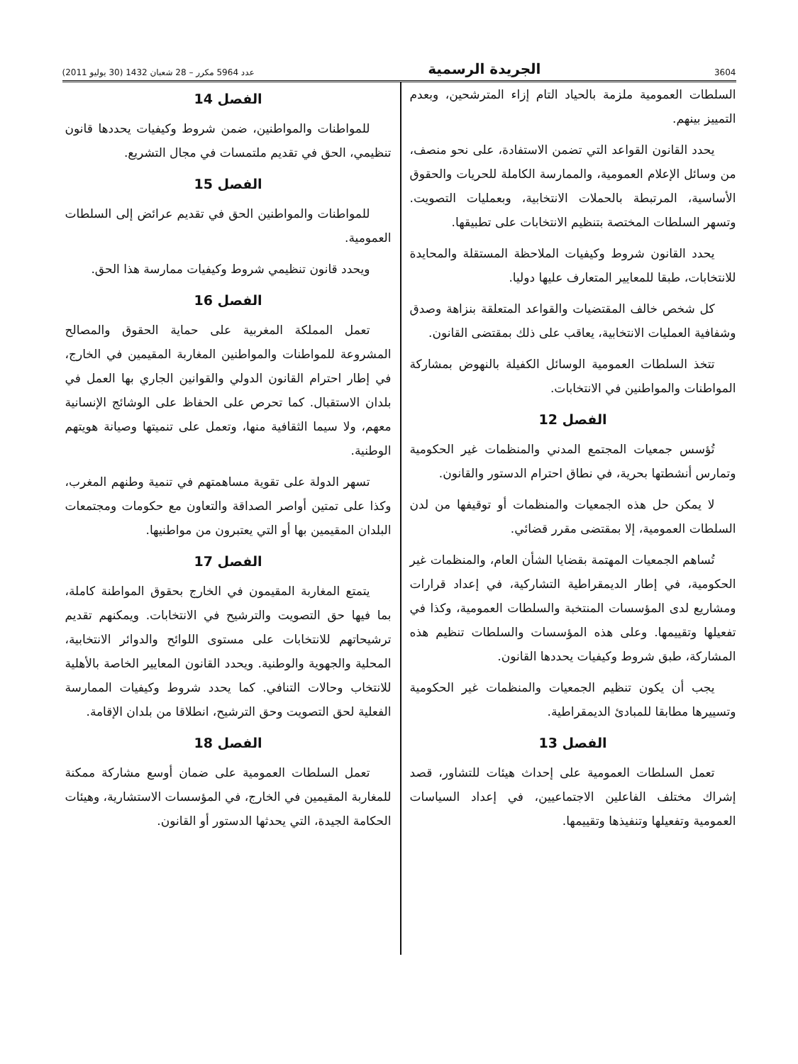3604 الجريدة الرسمية عدد 5964 مكرر – 28 شعبان 1432 (30 يوليو 2011)
السلطات العمومية ملزمة بالحياد التام إزاء المترشحين، وبعدم التمييز بينهم.
يحدد القانون القواعد التي تضمن الاستفادة، على نحو منصف، من وسائل الإعلام العمومية، والممارسة الكاملة للحريات والحقوق الأساسية، المرتبطة بالحملات الانتخابية، وبعمليات التصويت. وتسهر السلطات المختصة بتنظيم الانتخابات على تطبيقها.
يحدد القانون شروط وكيفيات الملاحظة المستقلة والمحايدة للانتخابات، طبقا للمعايير المتعارف عليها دوليا.
كل شخص خالف المقتضيات والقواعد المتعلقة بنزاهة وصدق وشفافية العمليات الانتخابية، يعاقب على ذلك بمقتضى القانون.
تتخذ السلطات العمومية الوسائل الكفيلة بالنهوض بمشاركة المواطنات والمواطنين في الانتخابات.
الفصل 12
تُؤسس جمعيات المجتمع المدني والمنظمات غير الحكومية وتمارس أنشطتها بحرية، في نطاق احترام الدستور والقانون.
لا يمكن حل هذه الجمعيات والمنظمات أو توقيفها من لدن السلطات العمومية، إلا بمقتضى مقرر قضائي.
تُساهم الجمعيات المهتمة بقضايا الشأن العام، والمنظمات غير الحكومية، في إطار الديمقراطية التشاركية، في إعداد قرارات ومشاريع لدى المؤسسات المنتخبة والسلطات العمومية، وكذا في تفعيلها وتقييمها. وعلى هذه المؤسسات والسلطات تنظيم هذه المشاركة، طبق شروط وكيفيات يحددها القانون.
يجب أن يكون تنظيم الجمعيات والمنظمات غير الحكومية وتسييرها مطابقا للمبادئ الديمقراطية.
الفصل 13
تعمل السلطات العمومية على إحداث هيئات للتشاور، قصد إشراك مختلف الفاعلين الاجتماعيين، في إعداد السياسات العمومية وتفعيلها وتنفيذها وتقييمها.
الفصل 14
للمواطنات والمواطنين، ضمن شروط وكيفيات يحددها قانون تنظيمي، الحق في تقديم ملتمسات في مجال التشريع.
الفصل 15
للمواطنات والمواطنين الحق في تقديم عرائض إلى السلطات العمومية.
ويحدد قانون تنظيمي شروط وكيفيات ممارسة هذا الحق.
الفصل 16
تعمل المملكة المغربية على حماية الحقوق والمصالح المشروعة للمواطنات والمواطنين المغاربة المقيمين في الخارج، في إطار احترام القانون الدولي والقوانين الجاري بها العمل في بلدان الاستقبال. كما تحرص على الحفاظ على الوشائج الإنسانية معهم، ولا سيما الثقافية منها، وتعمل على تنميتها وصيانة هويتهم الوطنية.
تسهر الدولة على تقوية مساهمتهم في تنمية وطنهم المغرب، وكذا على تمتين أواصر الصداقة والتعاون مع حكومات ومجتمعات البلدان المقيمين بها أو التي يعتبرون من مواطنيها.
الفصل 17
يتمتع المغاربة المقيمون في الخارج بحقوق المواطنة كاملة، بما فيها حق التصويت والترشيح في الانتخابات. ويمكنهم تقديم ترشيحاتهم للانتخابات على مستوى اللوائح والدوائر الانتخابية، المحلية والجهوية والوطنية. ويحدد القانون المعايير الخاصة بالأهلية للانتخاب وحالات التنافي. كما يحدد شروط وكيفيات الممارسة الفعلية لحق التصويت وحق الترشيح، انطلاقا من بلدان الإقامة.
الفصل 18
تعمل السلطات العمومية على ضمان أوسع مشاركة ممكنة للمغاربة المقيمين في الخارج، في المؤسسات الاستشارية، وهيئات الحكامة الجيدة، التي يحدثها الدستور أو القانون.